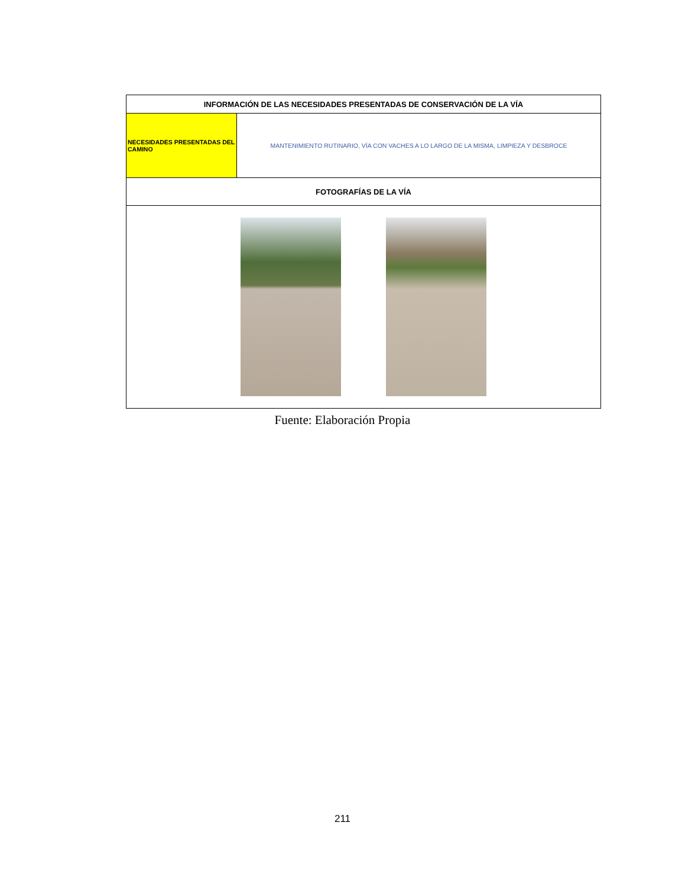| INFORMACIÓN DE LAS NECESIDADES PRESENTADAS DE CONSERVACIÓN DE LA VÍA | |
| --- | --- |
| NECESIDADES PRESENTADAS DEL CAMINO | MANTENIMIENTO RUTINARIO, VÍA CON VACHES A LO LARGO DE LA MISMA, LIMPIEZA Y DESBROCE |
| FOTOGRAFÍAS DE LA VÍA | |
Fuente: Elaboración Propia
211